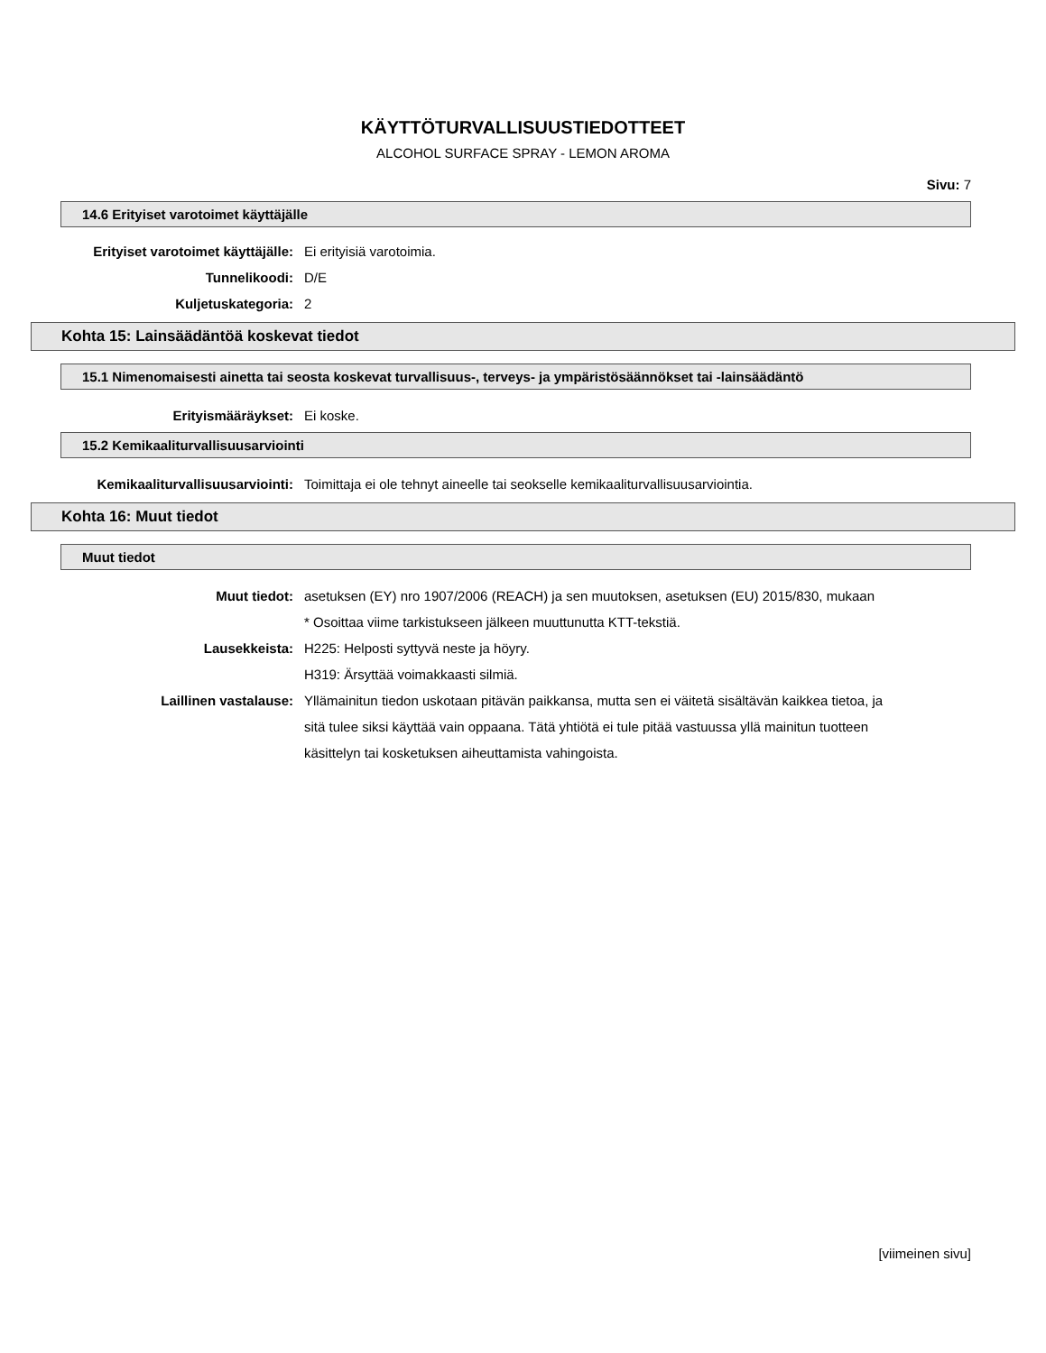KÄYTTÖTURVALLISUUSTIEDOTTEET
ALCOHOL SURFACE SPRAY - LEMON AROMA
Sivu: 7
14.6 Erityiset varotoimet käyttäjälle
Erityiset varotoimet käyttäjälle: Ei erityisiä varotoimia.
Tunnelikoodi: D/E
Kuljetuskategoria: 2
Kohta 15: Lainsäädäntöä koskevat tiedot
15.1 Nimenomaisesti ainetta tai seosta koskevat turvallisuus-, terveys- ja ympäristösäännökset tai -lainsäädäntö
Erityismääräykset: Ei koske.
15.2 Kemikaaliturvallisuusarviointi
Kemikaaliturvallisuusarviointi: Toimittaja ei ole tehnyt aineelle tai seokselle kemikaaliturvallisuusarviointia.
Kohta 16: Muut tiedot
Muut tiedot
Muut tiedot: asetuksen (EY) nro 1907/2006 (REACH) ja sen muutoksen, asetuksen (EU) 2015/830, mukaan
* Osoittaa viime tarkistukseen jälkeen muuttunutta KTT-tekstiä.
Lausekkeista: H225: Helposti syttyvä neste ja höyry.
H319: Ärsyttää voimakkaasti silmiä.
Laillinen vastalause: Yllämainitun tiedon uskotaan pitävän paikkansa, mutta sen ei väitetä sisältävän kaikkea tietoa, ja sitä tulee siksi käyttää vain oppaana. Tätä yhtiötä ei tule pitää vastuussa yllä mainitun tuotteen käsittelyn tai kosketuksen aiheuttamista vahingoista.
[viimeinen sivu]